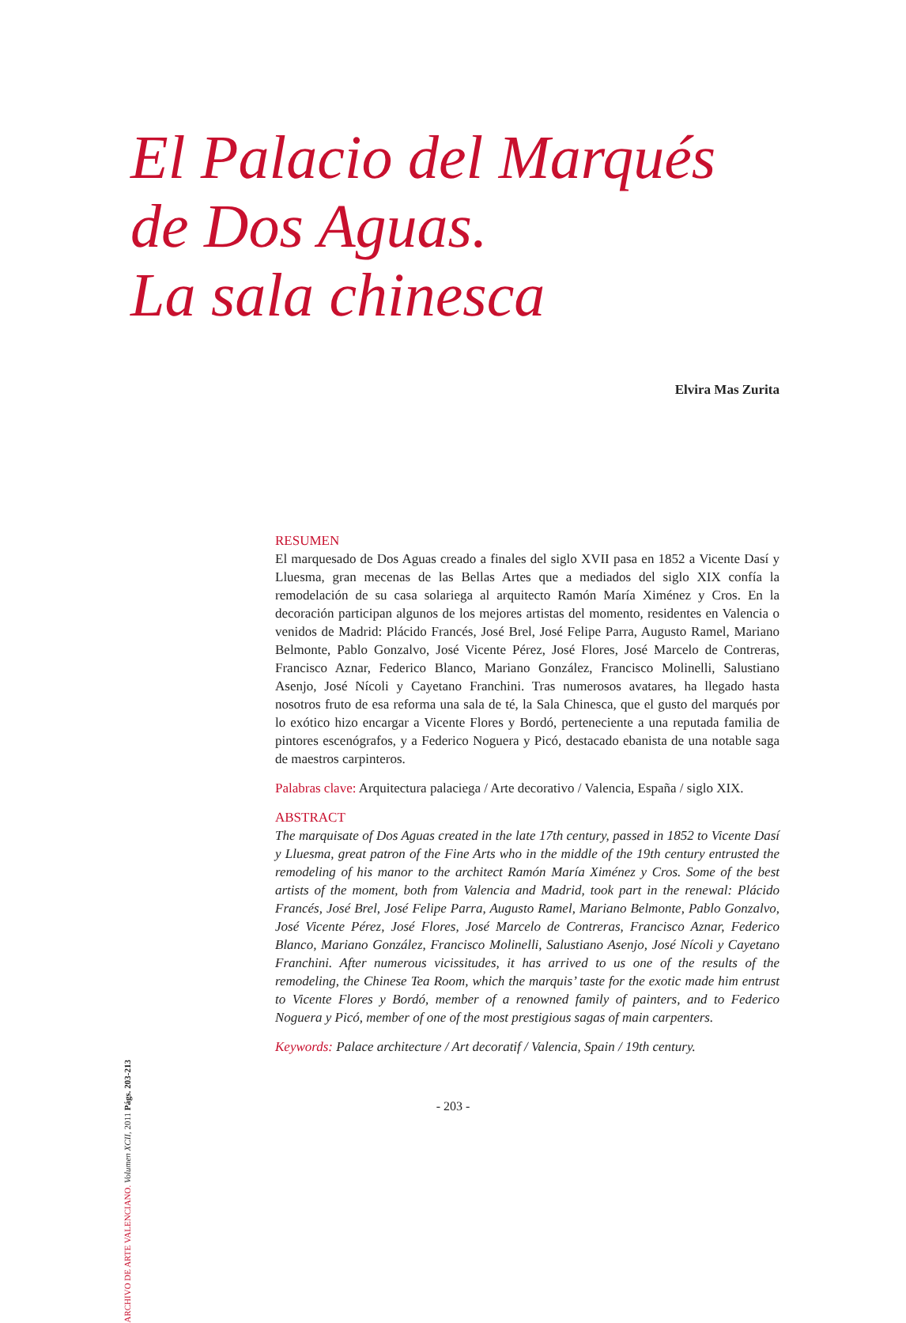El Palacio del Marqués
de Dos Aguas.
La sala chinesca
Elvira Mas Zurita
RESUMEN
El marquesado de Dos Aguas creado a finales del siglo XVII pasa en 1852 a Vicente Dasí y Lluesma, gran mecenas de las Bellas Artes que a mediados del siglo XIX confía la remodelación de su casa solariega al arquitecto Ramón María Ximénez y Cros. En la decoración participan algunos de los mejores artistas del momento, residentes en Valencia o venidos de Madrid: Plácido Francés, José Brel, José Felipe Parra, Augusto Ramel, Mariano Belmonte, Pablo Gonzalvo, José Vicente Pérez, José Flores, José Marcelo de Contreras, Francisco Aznar, Federico Blanco, Mariano González, Francisco Molinelli, Salustiano Asenjo, José Nícoli y Cayetano Franchini. Tras numerosos avatares, ha llegado hasta nosotros fruto de esa reforma una sala de té, la Sala Chinesca, que el gusto del marqués por lo exótico hizo encargar a Vicente Flores y Bordó, perteneciente a una reputada familia de pintores escenógrafos, y a Federico Noguera y Picó, destacado ebanista de una notable saga de maestros carpinteros.
Palabras clave: Arquitectura palaciega / Arte decorativo / Valencia, España / siglo XIX.
ABSTRACT
The marquisate of Dos Aguas created in the late 17th century, passed in 1852 to Vicente Dasí y Lluesma, great patron of the Fine Arts who in the middle of the 19th century entrusted the remodeling of his manor to the architect Ramón María Ximénez y Cros. Some of the best artists of the moment, both from Valencia and Madrid, took part in the renewal: Plácido Francés, José Brel, José Felipe Parra, Augusto Ramel, Mariano Belmonte, Pablo Gonzalvo, José Vicente Pérez, José Flores, José Marcelo de Contreras, Francisco Aznar, Federico Blanco, Mariano González, Francisco Molinelli, Salustiano Asenjo, José Nícoli y Cayetano Franchini. After numerous vicissitudes, it has arrived to us one of the results of the remodeling, the Chinese Tea Room, which the marquis’ taste for the exotic made him entrust to Vicente Flores y Bordó, member of a renowned family of painters, and to Federico Noguera y Picó, member of one of the most prestigious sagas of main carpenters.
Keywords: Palace architecture / Art decoratif / Valencia, Spain / 19th century.
ARCHIVO DE ARTE VALENCIANO. Volumen XCII, 2011 Págs. 203-213
- 203 -